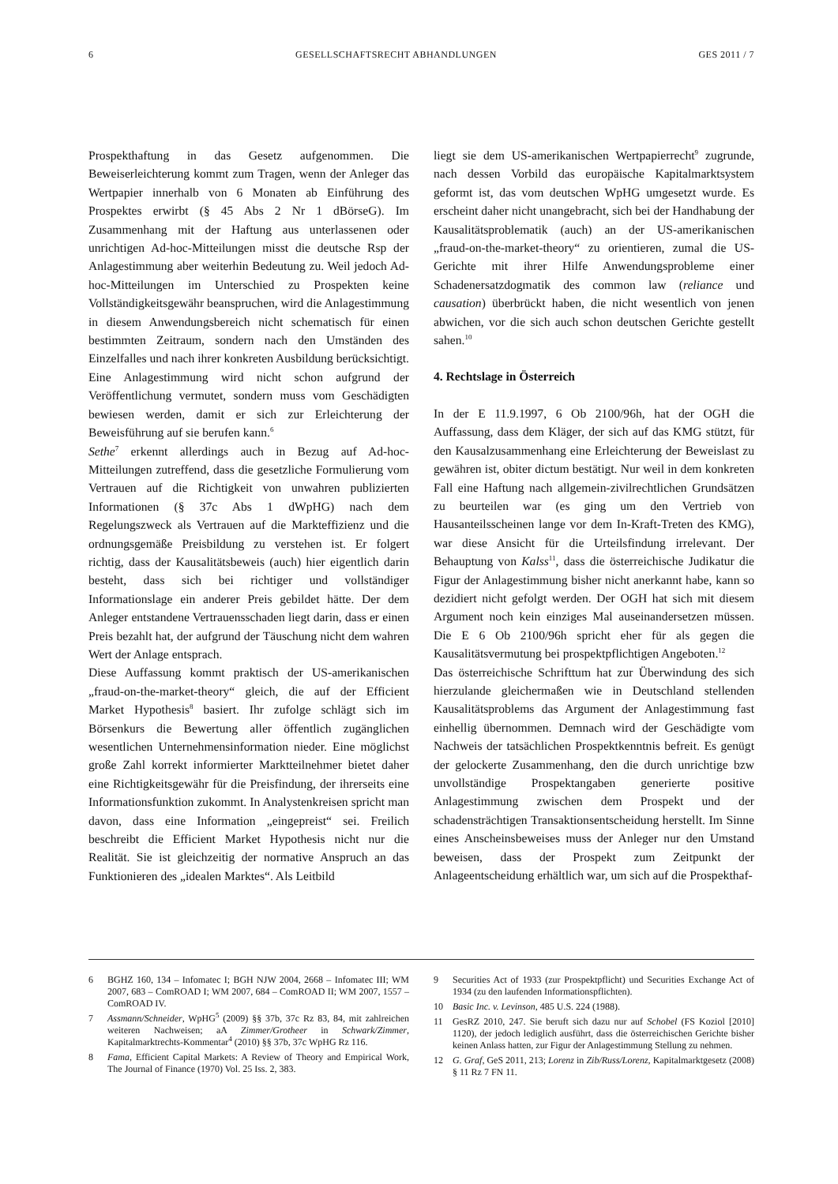6 GESELLSCHAFTSRECHT ABHANDLUNGEN GES 2011 / 7
Prospekthaftung in das Gesetz aufgenommen. Die Beweiserleichterung kommt zum Tragen, wenn der Anleger das Wertpapier innerhalb von 6 Monaten ab Einführung des Prospektes erwirbt (§ 45 Abs 2 Nr 1 dBörseG). Im Zusammenhang mit der Haftung aus unterlassenen oder unrichtigen Ad-hoc-Mitteilungen misst die deutsche Rsp der Anlagestimmung aber weiterhin Bedeutung zu. Weil jedoch Ad-hoc-Mitteilungen im Unterschied zu Prospekten keine Vollständigkeitsgewähr beanspruchen, wird die Anlagestimmung in diesem Anwendungsbereich nicht schematisch für einen bestimmten Zeitraum, sondern nach den Umständen des Einzelfalles und nach ihrer konkreten Ausbildung berücksichtigt. Eine Anlagestimmung wird nicht schon aufgrund der Veröffentlichung vermutet, sondern muss vom Geschädigten bewiesen werden, damit er sich zur Erleichterung der Beweisführung auf sie berufen kann.<sup>6</sup>
Sethe<sup>7</sup> erkennt allerdings auch in Bezug auf Ad-hoc-Mitteilungen zutreffend, dass die gesetzliche Formulierung vom Vertrauen auf die Richtigkeit von unwahren publizierten Informationen (§ 37c Abs 1 dWpHG) nach dem Regelungszweck als Vertrauen auf die Markteffizienz und die ordnungsgemäße Preisbildung zu verstehen ist. Er folgert richtig, dass der Kausalitätsbeweis (auch) hier eigentlich darin besteht, dass sich bei richtiger und vollständiger Informationslage ein anderer Preis gebildet hätte. Der dem Anleger entstandene Vertrauensschaden liegt darin, dass er einen Preis bezahlt hat, der aufgrund der Täuschung nicht dem wahren Wert der Anlage entsprach.
Diese Auffassung kommt praktisch der US-amerikanischen „fraud-on-the-market-theory“ gleich, die auf der Efficient Market Hypothesis<sup>8</sup> basiert. Ihr zufolge schlägt sich im Börsenkurs die Bewertung aller öffentlich zugänglichen wesentlichen Unternehmensinformation nieder. Eine möglichst große Zahl korrekt informierter Marktteilnehmer bietet daher eine Richtigkeitsgewähr für die Preisfindung, der ihrerseits eine Informationsfunktion zukommt. In Analystenkreisen spricht man davon, dass eine Information „eingepreist“ sei. Freilich beschreibt die Efficient Market Hypothesis nicht nur die Realität. Sie ist gleichzeitig der normative Anspruch an das Funktionieren des „idealen Marktes“. Als Leitbild
liegt sie dem US-amerikanischen Wertpapierrecht<sup>9</sup> zugrunde, nach dessen Vorbild das europäische Kapitalmarktsystem geformt ist, das vom deutschen WpHG umgesetzt wurde. Es erscheint daher nicht unangebracht, sich bei der Handhabung der Kausalitätsproblematik (auch) an der US-amerikanischen „fraud-on-the-market-theory“ zu orientieren, zumal die US-Gerichte mit ihrer Hilfe Anwendungsprobleme einer Schadenersatzdogmatik des common law (reliance und causation) überbrückt haben, die nicht wesentlich von jenen abwichen, vor die sich auch schon deutschen Gerichte gestellt sahen.<sup>10</sup>
4. Rechtslage in Österreich
In der E 11.9.1997, 6 Ob 2100/96h, hat der OGH die Auffassung, dass dem Kläger, der sich auf das KMG stützt, für den Kausalzusammenhang eine Erleichterung der Beweislast zu gewähren ist, obiter dictum bestätigt. Nur weil in dem konkreten Fall eine Haftung nach allgemein-zivilrechtlichen Grundsätzen zu beurteilen war (es ging um den Vertrieb von Hausanteilsscheinen lange vor dem In-Kraft-Treten des KMG), war diese Ansicht für die Urteilsfindung irrelevant. Der Behauptung von Kalss<sup>11</sup>, dass die österreichische Judikatur die Figur der Anlagestimmung bisher nicht anerkannt habe, kann so dezidiert nicht gefolgt werden. Der OGH hat sich mit diesem Argument noch kein einziges Mal auseinandersetzen müssen. Die E 6 Ob 2100/96h spricht eher für als gegen die Kausalitätsvermutung bei prospektpflichtigen Angeboten.<sup>12</sup>
Das österreichische Schrifttum hat zur Überwindung des sich hierzulande gleichermaßen wie in Deutschland stellenden Kausalitätsproblems das Argument der Anlagestimmung fast einhellig übernommen. Demnach wird der Geschädigte vom Nachweis der tatsächlichen Prospektkenntnis befreit. Es genügt der gelockerte Zusammenhang, den die durch unrichtige bzw unvollständige Prospektangaben generierte positive Anlagestimmung zwischen dem Prospekt und der schadensträchtigen Transaktionsentscheidung herstellt. Im Sinne eines Anscheinsbeweises muss der Anleger nur den Umstand beweisen, dass der Prospekt zum Zeitpunkt der Anlageentscheidung erhältlich war, um sich auf die Prospekthaf-
6 BGHZ 160, 134 – Infomatec I; BGH NJW 2004, 2668 – Infomatec III; WM 2007, 683 – ComROAD I; WM 2007, 684 – ComROAD II; WM 2007, 1557 – ComROAD IV.
7 Assmann/Schneider, WpHG<sup>5</sup> (2009) §§ 37b, 37c Rz 83, 84, mit zahlreichen weiteren Nachweisen; aA Zimmer/Grotheer in Schwark/Zimmer, Kapitalmarktrechts-Kommentar<sup>4</sup> (2010) §§ 37b, 37c WpHG Rz 116.
8 Fama, Efficient Capital Markets: A Review of Theory and Empirical Work, The Journal of Finance (1970) Vol. 25 Iss. 2, 383.
9 Securities Act of 1933 (zur Prospektpflicht) und Securities Exchange Act of 1934 (zu den laufenden Informationspflichten).
10 Basic Inc. v. Levinson, 485 U.S. 224 (1988).
11 GesRZ 2010, 247. Sie beruft sich dazu nur auf Schobel (FS Koziol [2010] 1120), der jedoch lediglich ausführt, dass die österreichischen Gerichte bisher keinen Anlass hatten, zur Figur der Anlagestimmung Stellung zu nehmen.
12 G. Graf, GeS 2011, 213; Lorenz in Zib/Russ/Lorenz, Kapitalmarktgesetz (2008) § 11 Rz 7 FN 11.